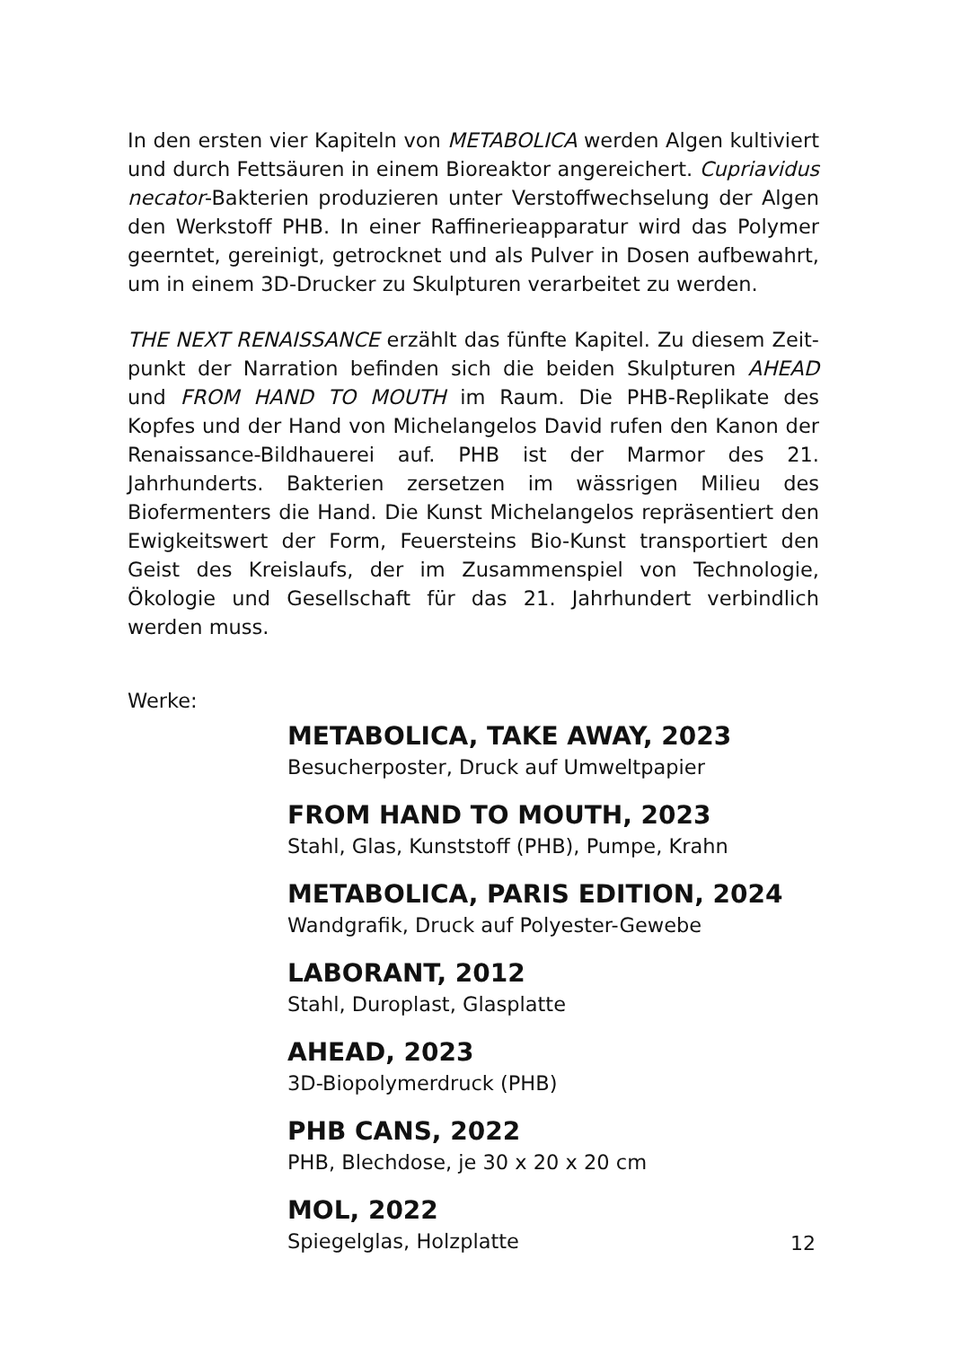In den ersten vier Kapiteln von METABOLICA werden Algen kultiviert und durch Fettsäuren in einem Bioreaktor angereichert. Cupriavi­dus necator-Bakterien produzieren unter Verstoffwechselung der Al­gen den Werkstoff PHB. In einer Raffinerieapparatur wird das Polymer geerntet, gereinigt, getrocknet und als Pulver in Dosen aufbewahrt, um in einem 3D-Drucker zu Skulpturen verarbeitet zu werden.
THE NEXT RENAISSANCE erzählt das fünfte Kapitel. Zu diesem Zeit­punkt der Narration befinden sich die beiden Skulpturen AHEAD und FROM HAND TO MOUTH im Raum. Die PHB-Replikate des Kopfes und der Hand von Michelangelos David rufen den Kanon der Renaissance-Bildhauerei auf. PHB ist der Marmor des 21. Jahrhunderts. Bakterien zersetzen im wässrigen Milieu des Biofermenters die Hand. Die Kunst Michelangelos repräsentiert den Ewigkeitswert der Form, Feuersteins Bio-Kunst transportiert den Geist des Kreislaufs, der im Zusammen­spiel von Technologie, Ökologie und Gesellschaft für das 21. Jahrhun­dert verbindlich werden muss.
Werke:
METABOLICA, TAKE AWAY, 2023
Besucherposter, Druck auf Umweltpapier
FROM HAND TO MOUTH, 2023
Stahl, Glas, Kunststoff (PHB), Pumpe, Krahn
METABOLICA, PARIS EDITION, 2024
Wandgrafik, Druck auf Polyester-Gewebe
LABORANT, 2012
Stahl, Duroplast, Glasplatte
AHEAD, 2023
3D-Biopolymerdruck (PHB)
PHB CANS, 2022
PHB, Blechdose, je 30 x 20 x 20 cm
MOL, 2022
Spiegelglas, Holzplatte
12